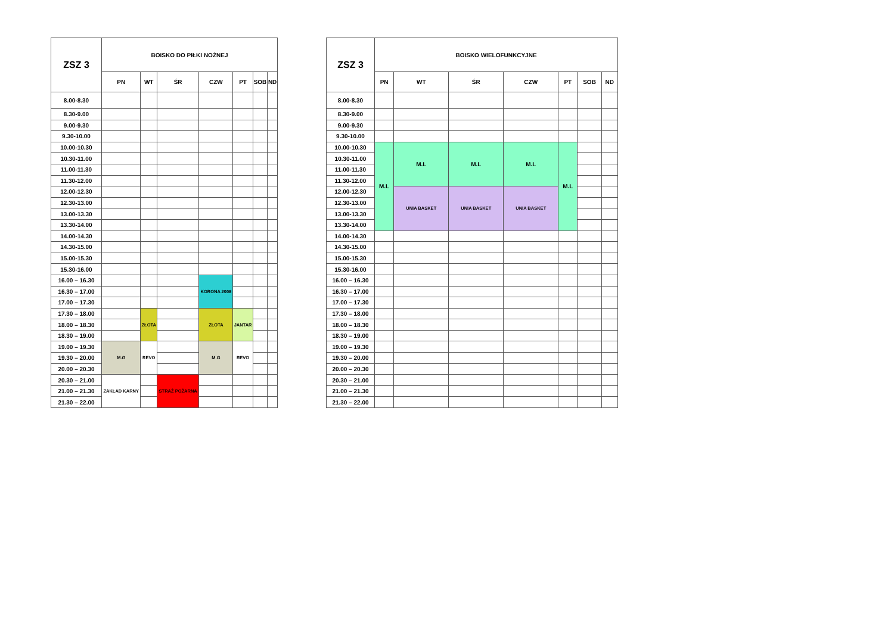| ZSZ 3 | BOISKO DO PIŁKI NOŻNEJ | | | | | | |
| --- | --- | --- | --- | --- | --- | --- | --- |
| | PN | WT | ŚR | CZW | PT | SOB | ND |
| 8.00-8.30 | | | | | | | |
| 8.30-9.00 | | | | | | | |
| 9.00-9.30 | | | | | | | |
| 9.30-10.00 | | | | | | | |
| 10.00-10.30 | | | | | | | |
| 10.30-11.00 | | | | | | | |
| 11.00-11.30 | | | | | | | |
| 11.30-12.00 | | | | | | | |
| 12.00-12.30 | | | | | | | |
| 12.30-13.00 | | | | | | | |
| 13.00-13.30 | | | | | | | |
| 13.30-14.00 | | | | | | | |
| 14.00-14.30 | | | | | | | |
| 14.30-15.00 | | | | | | | |
| 15.00-15.30 | | | | | | | |
| 15.30-16.00 | | | | | | | |
| 16.00 – 16.30 | | | | KORONA 2008 | | | |
| 16.30 – 17.00 | | | | | | | |
| 17.00 – 17.30 | | | | | | | |
| 17.30 – 18.00 | | ZŁOTA | | ZŁOTA | JANTAR | | |
| 18.00 – 18.30 | | | | | | | |
| 18.30 – 19.00 | | | | | | | |
| 19.00 – 19.30 | M.G | REVO | | M.G | REVO | | |
| 19.30 – 20.00 | | | | | | | |
| 20.00 – 20.30 | | | | | | | |
| 20.30 – 21.00 | ZAKŁAD KARNY | | STRAŻ POŻARNA | | | | |
| 21.00 – 21.30 | | | | | | | |
| 21.30 – 22.00 | | | | | | | |
| ZSZ 3 | BOISKO WIELOFUNKCYJNE | | | | | | |
| --- | --- | --- | --- | --- | --- | --- | --- |
| | PN | WT | ŚR | CZW | PT | SOB | ND |
| 8.00-8.30 | | | | | | | |
| 8.30-9.00 | | | | | | | |
| 9.00-9.30 | | | | | | | |
| 9.30-10.00 | | | | | | | |
| 10.00-10.30 | M.L | M.L | M.L | M.L | M.L | | |
| 10.30-11.00 | | | | | | | |
| 11.00-11.30 | | | | | | | |
| 11.30-12.00 | | | | | | | |
| 12.00-12.30 | | UNIA BASKET | UNIA BASKET | UNIA BASKET | | | |
| 12.30-13.00 | | | | | | | |
| 13.00-13.30 | | | | | | | |
| 13.30-14.00 | | | | | | | |
| 14.00-14.30 | | | | | | | |
| 14.30-15.00 | | | | | | | |
| 15.00-15.30 | | | | | | | |
| 15.30-16.00 | | | | | | | |
| 16.00 – 16.30 | | | | | | | |
| 16.30 – 17.00 | | | | | | | |
| 17.00 – 17.30 | | | | | | | |
| 17.30 – 18.00 | | | | | | | |
| 18.00 – 18.30 | | | | | | | |
| 18.30 – 19.00 | | | | | | | |
| 19.00 – 19.30 | | | | | | | |
| 19.30 – 20.00 | | | | | | | |
| 20.00 – 20.30 | | | | | | | |
| 20.30 – 21.00 | | | | | | | |
| 21.00 – 21.30 | | | | | | | |
| 21.30 – 22.00 | | | | | | | |